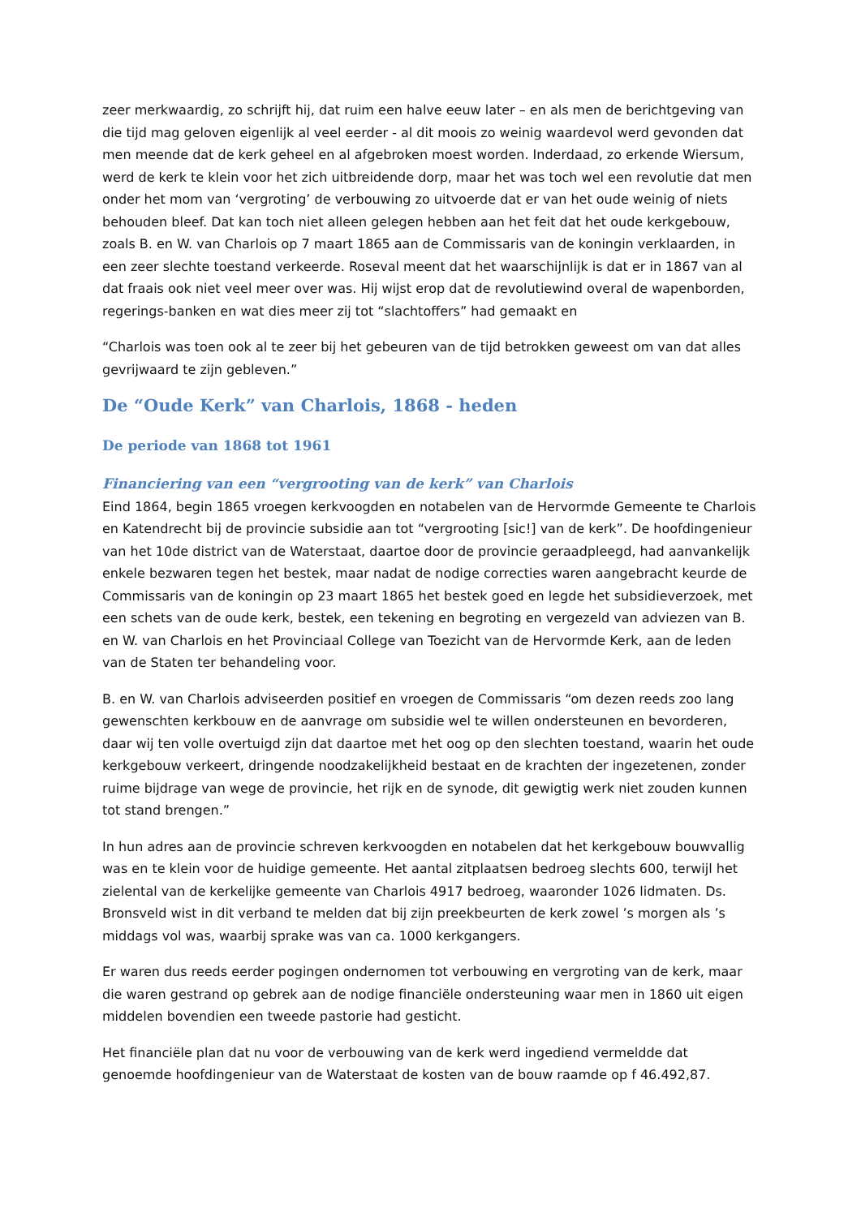zeer merkwaardig, zo schrijft hij, dat ruim een halve eeuw later – en als men de berichtgeving van die tijd mag geloven eigenlijk al veel eerder - al dit moois zo weinig waardevol werd gevonden dat men meende dat de kerk geheel en al afgebroken moest worden. Inderdaad, zo erkende Wiersum, werd de kerk te klein voor het zich uitbreidende dorp, maar het was toch wel een revolutie dat men onder het mom van ‘vergroting’ de verbouwing zo uitvoerde dat er van het oude weinig of niets behouden bleef. Dat kan toch niet alleen gelegen hebben aan het feit dat het oude kerkgebouw, zoals B. en W. van Charlois op 7 maart 1865 aan de Commissaris van de koningin verklaarden, in een zeer slechte toestand verkeerde. Roseval meent dat het waarschijnlijk is dat er in 1867 van al dat fraais ook niet veel meer over was. Hij wijst erop dat de revolutiewind overal de wapenborden, regerings-banken en wat dies meer zij tot “slachtoffers” had gemaakt en
“Charlois was toen ook al te zeer bij het gebeuren van de tijd betrokken geweest om van dat alles gevrijwaard te zijn gebleven.”
De “Oude Kerk” van Charlois, 1868 - heden
De periode van 1868 tot 1961
Financiering van een “vergrooting van de kerk” van Charlois
Eind 1864, begin 1865 vroegen kerkvoogden en notabelen van de Hervormde Gemeente te Charlois en Katendrecht bij de provincie subsidie aan tot “vergrooting [sic!] van de kerk”. De hoofdingenieur van het 10de district van de Waterstaat, daartoe door de provincie geraadpleegd, had aanvankelijk enkele bezwaren tegen het bestek, maar nadat de nodige correcties waren aangebracht keurde de Commissaris van de koningin op 23 maart 1865 het bestek goed en legde het subsidieverzoek, met een schets van de oude kerk, bestek, een tekening en begroting en vergezeld van adviezen van B. en W. van Charlois en het Provinciaal College van Toezicht van de Hervormde Kerk, aan de leden van de Staten ter behandeling voor.
B. en W. van Charlois adviseerden positief en vroegen de Commissaris “om dezen reeds zoo lang gewenschten kerkbouw en de aanvrage om subsidie wel te willen ondersteunen en bevorderen, daar wij ten volle overtuigd zijn dat daartoe met het oog op den slechten toestand, waarin het oude kerkgebouw verkeert, dringende noodzakelijkheid bestaat en de krachten der ingezetenen, zonder ruime bijdrage van wege de provincie, het rijk en de synode, dit gewigtig werk niet zouden kunnen tot stand brengen.”
In hun adres aan de provincie schreven kerkvoogden en notabelen dat het kerkgebouw bouwvallig was en te klein voor de huidige gemeente. Het aantal zitplaatsen bedroeg slechts 600, terwijl het zielental van de kerkelijke gemeente van Charlois 4917 bedroeg, waaronder 1026 lidmaten. Ds. Bronsveld wist in dit verband te melden dat bij zijn preekbeurten de kerk zowel ’s morgen als ’s middags vol was, waarbij sprake was van ca. 1000 kerkgangers.
Er waren dus reeds eerder pogingen ondernomen tot verbouwing en vergroting van de kerk, maar die waren gestrand op gebrek aan de nodige financiële ondersteuning waar men in 1860 uit eigen middelen bovendien een tweede pastorie had gesticht.
Het financiële plan dat nu voor de verbouwing van de kerk werd ingediend vermeldde dat genoemde hoofdingenieur van de Waterstaat de kosten van de bouw raamde op f 46.492,87.